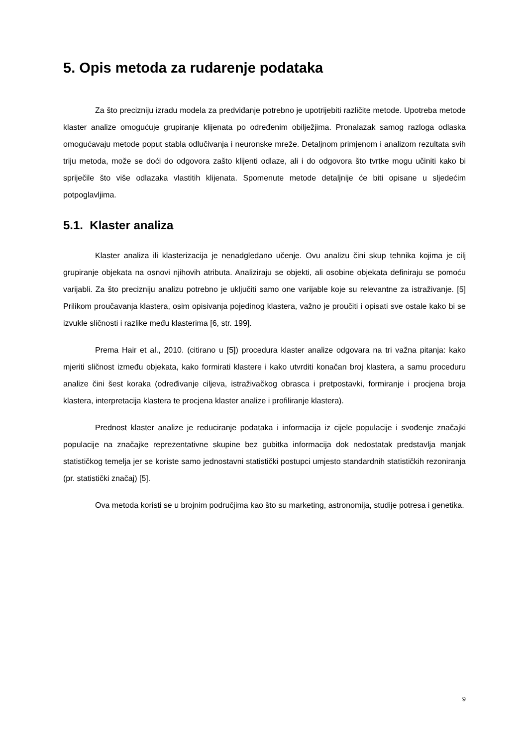5. Opis metoda za rudarenje podataka
Za što precizniju izradu modela za predviđanje potrebno je upotrijebiti različite metode. Upotreba metode klaster analize omogućuje grupiranje klijenata po određenim obilježjima. Pronalazak samog razloga odlaska omogućavaju metode poput stabla odlučivanja i neuronske mreže. Detaljnom primjenom i analizom rezultata svih triju metoda, može se doći do odgovora zašto klijenti odlaze, ali i do odgovora što tvrtke mogu učiniti kako bi spriječile što više odlazaka vlastitih klijenata. Spomenute metode detaljnije će biti opisane u sljedećim potpoglavljima.
5.1. Klaster analiza
Klaster analiza ili klasterizacija je nenadgledano učenje. Ovu analizu čini skup tehnika kojima je cilj grupiranje objekata na osnovi njihovih atributa. Analiziraju se objekti, ali osobine objekata definiraju se pomoću varijabli. Za što precizniju analizu potrebno je uključiti samo one varijable koje su relevantne za istraživanje. [5] Prilikom proučavanja klastera, osim opisivanja pojedinog klastera, važno je proučiti i opisati sve ostale kako bi se izvukle sličnosti i razlike među klasterima [6, str. 199].
Prema Hair et al., 2010. (citirano u [5]) procedura klaster analize odgovara na tri važna pitanja: kako mjeriti sličnost između objekata, kako formirati klastere i kako utvrditi konačan broj klastera, a samu proceduru analize čini šest koraka (određivanje ciljeva, istraživačkog obrasca i pretpostavki, formiranje i procjena broja klastera, interpretacija klastera te procjena klaster analize i profiliranje klastera).
Prednost klaster analize je reduciranje podataka i informacija iz cijele populacije i svođenje značajki populacije na značajke reprezentativne skupine bez gubitka informacija dok nedostatak predstavlja manjak statističkog temelja jer se koriste samo jednostavni statistički postupci umjesto standardnih statističkih rezoniranja (pr. statistički značaj) [5].
Ova metoda koristi se u brojnim područjima kao što su marketing, astronomija, studije potresa i genetika.
9